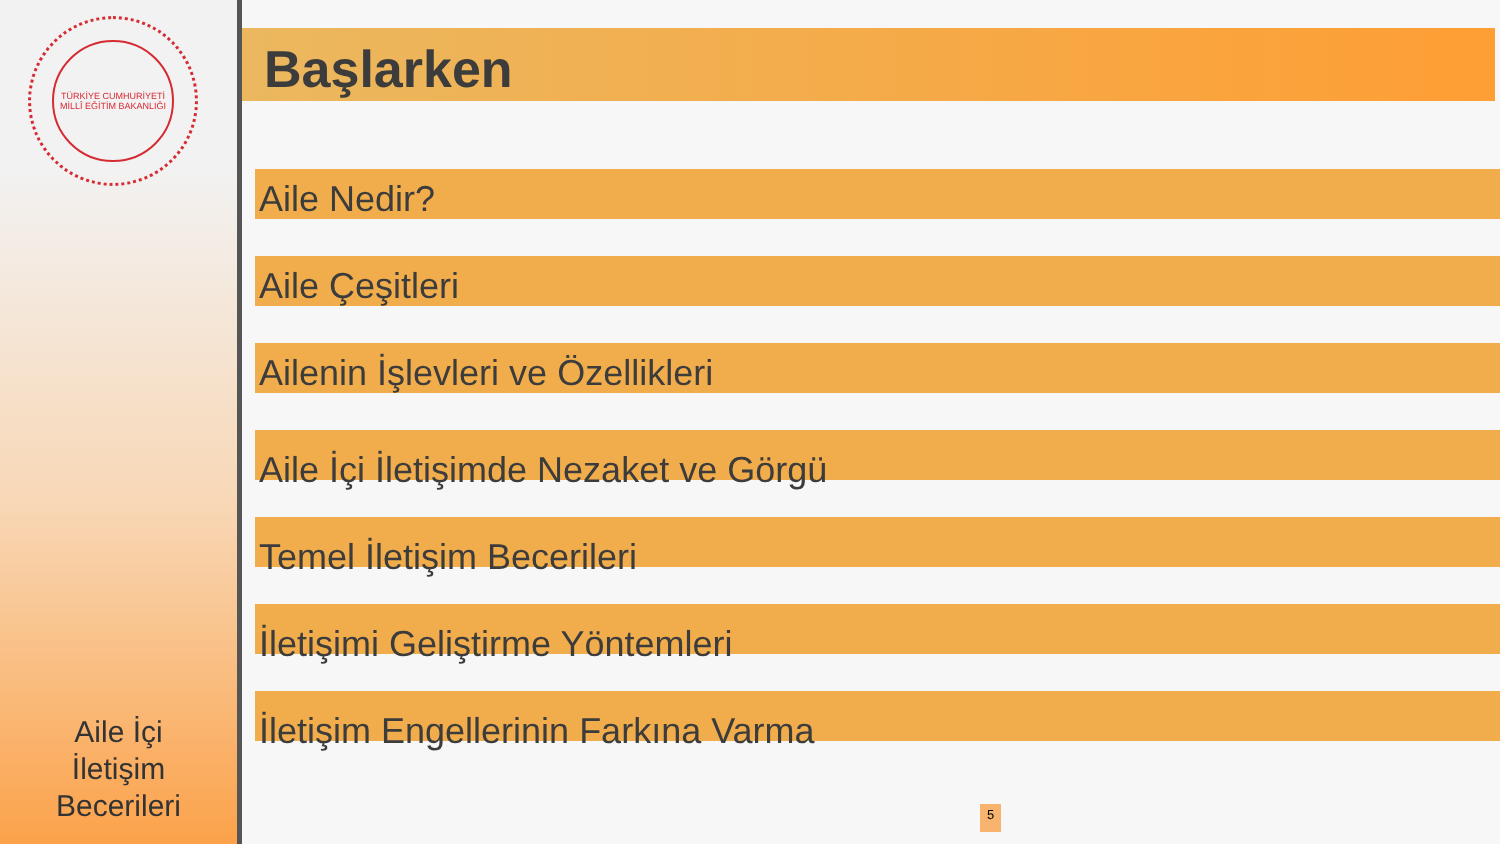TÜRKİYE CUMHURİYETİ MİLLÎ EĞİTİM BAKANLIĞI
Aile İçi
İletişim
Becerileri
Başlarken
Aile Nedir?
Aile Çeşitleri
Ailenin İşlevleri ve Özellikleri
Aile İçi İletişimde Nezaket ve Görgü
Temel İletişim Becerileri
İletişimi Geliştirme Yöntemleri
İletişim Engellerinin Farkına Varma
5